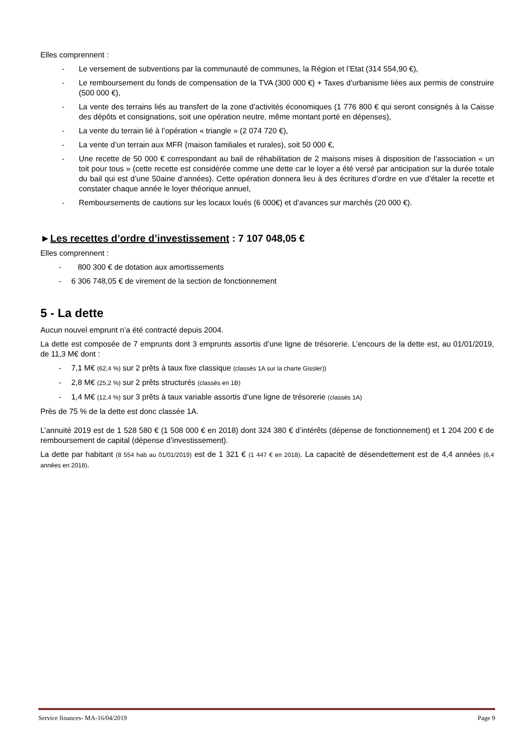Elles comprennent :
- Le versement de subventions par la communauté de communes, la Région et l’Etat (314 554,90 €),
- Le remboursement du fonds de compensation de la TVA (300 000 €) + Taxes d’urbanisme liées aux permis de construire (500 000 €),
- La vente des terrains liés au transfert de la zone d’activités économiques (1 776 800 € qui seront consignés à la Caisse des dépôts et consignations, soit une opération neutre, même montant porté en dépenses),
- La vente du terrain lié à l’opération « triangle » (2 074 720 €),
- La vente d’un terrain aux MFR (maison familiales et rurales), soit 50 000 €,
- Une recette de 50 000 € correspondant au bail de réhabilitation de 2 maisons mises à disposition de l’association « un toit pour tous » (cette recette est considérée comme une dette car le loyer a été versé par anticipation sur la durée totale du bail qui est d’une 50aine d’années). Cette opération donnera lieu à des écritures d’ordre en vue d’étaler la recette et constater chaque année le loyer théorique annuel,
- Remboursements de cautions sur les locaux loués (6 000€) et d’avances sur marchés (20 000 €).
►Les recettes d’ordre d’investissement : 7 107 048,05 €
Elles comprennent :
- 800 300 € de dotation aux amortissements
- 6 306 748,05 € de virement de la section de fonctionnement
5 - La dette
Aucun nouvel emprunt n’a été contracté depuis 2004.
La dette est composée de 7 emprunts dont 3 emprunts assortis d’une ligne de trésorerie. L’encours de la dette est, au 01/01/2019, de 11,3 M€ dont :
- 7,1 M€ (62,4 %) sur 2 prêts à taux fixe classique (classés 1A sur la charte Gissler))
- 2,8 M€ (25,2 %) sur 2 prêts structurés (classés en 1B)
- 1,4 M€ (12,4 %) sur 3 prêts à taux variable assortis d’une ligne de trésorerie (classés 1A)
Près de 75 % de la dette est donc classée 1A.
L’annuité 2019 est de 1 528 580 € (1 508 000 € en 2018) dont 324 380 € d’intérêts (dépense de fonctionnement) et 1 204 200 € de remboursement de capital (dépense d’investissement).
La dette par habitant (8 554 hab au 01/01/2019) est de 1 321 € (1 447 € en 2018). La capacité de désendettement est de 4,4 années (6,4 années en 2018).
Service finances- MA-16/04/2019 Page 9